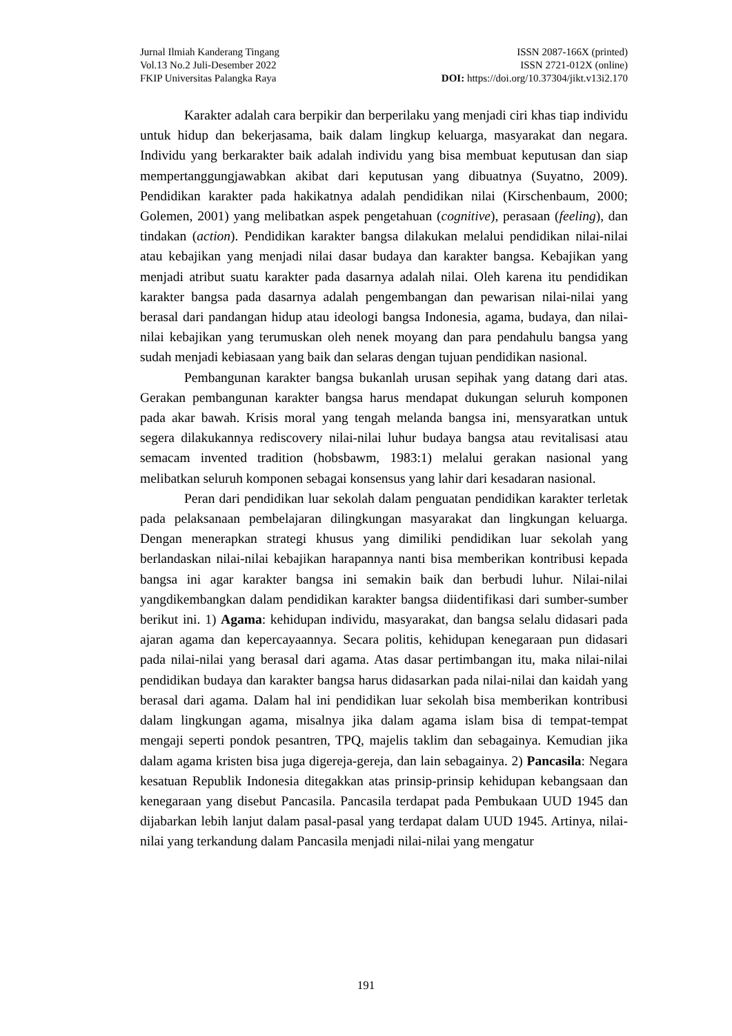Jurnal Ilmiah Kanderang Tingang
Vol.13 No.2 Juli-Desember 2022
FKIP Universitas Palangka Raya
ISSN 2087-166X (printed)
ISSN 2721-012X (online)
DOI: https://doi.org/10.37304/jikt.v13i2.170
Karakter adalah cara berpikir dan berperilaku yang menjadi ciri khas tiap individu untuk hidup dan bekerjasama, baik dalam lingkup keluarga, masyarakat dan negara. Individu yang berkarakter baik adalah individu yang bisa membuat keputusan dan siap mempertanggungjawabkan akibat dari keputusan yang dibuatnya (Suyatno, 2009). Pendidikan karakter pada hakikatnya adalah pendidikan nilai (Kirschenbaum, 2000; Golemen, 2001) yang melibatkan aspek pengetahuan (cognitive), perasaan (feeling), dan tindakan (action). Pendidikan karakter bangsa dilakukan melalui pendidikan nilai-nilai atau kebajikan yang menjadi nilai dasar budaya dan karakter bangsa. Kebajikan yang menjadi atribut suatu karakter pada dasarnya adalah nilai. Oleh karena itu pendidikan karakter bangsa pada dasarnya adalah pengembangan dan pewarisan nilai-nilai yang berasal dari pandangan hidup atau ideologi bangsa Indonesia, agama, budaya, dan nilai-nilai kebajikan yang terumuskan oleh nenek moyang dan para pendahulu bangsa yang sudah menjadi kebiasaan yang baik dan selaras dengan tujuan pendidikan nasional.
Pembangunan karakter bangsa bukanlah urusan sepihak yang datang dari atas. Gerakan pembangunan karakter bangsa harus mendapat dukungan seluruh komponen pada akar bawah. Krisis moral yang tengah melanda bangsa ini, mensyaratkan untuk segera dilakukannya rediscovery nilai-nilai luhur budaya bangsa atau revitalisasi atau semacam invented tradition (hobsbawm, 1983:1) melalui gerakan nasional yang melibatkan seluruh komponen sebagai konsensus yang lahir dari kesadaran nasional.
Peran dari pendidikan luar sekolah dalam penguatan pendidikan karakter terletak pada pelaksanaan pembelajaran dilingkungan masyarakat dan lingkungan keluarga. Dengan menerapkan strategi khusus yang dimiliki pendidikan luar sekolah yang berlandaskan nilai-nilai kebajikan harapannya nanti bisa memberikan kontribusi kepada bangsa ini agar karakter bangsa ini semakin baik dan berbudi luhur. Nilai-nilai yangdikembangkan dalam pendidikan karakter bangsa diidentifikasi dari sumber-sumber berikut ini. 1) Agama: kehidupan individu, masyarakat, dan bangsa selalu didasari pada ajaran agama dan kepercayaannya. Secara politis, kehidupan kenegaraan pun didasari pada nilai-nilai yang berasal dari agama. Atas dasar pertimbangan itu, maka nilai-nilai pendidikan budaya dan karakter bangsa harus didasarkan pada nilai-nilai dan kaidah yang berasal dari agama. Dalam hal ini pendidikan luar sekolah bisa memberikan kontribusi dalam lingkungan agama, misalnya jika dalam agama islam bisa di tempat-tempat mengaji seperti pondok pesantren, TPQ, majelis taklim dan sebagainya. Kemudian jika dalam agama kristen bisa juga digereja-gereja, dan lain sebagainya. 2) Pancasila: Negara kesatuan Republik Indonesia ditegakkan atas prinsip-prinsip kehidupan kebangsaan dan kenegaraan yang disebut Pancasila. Pancasila terdapat pada Pembukaan UUD 1945 dan dijabarkan lebih lanjut dalam pasal-pasal yang terdapat dalam UUD 1945. Artinya, nilai-nilai yang terkandung dalam Pancasila menjadi nilai-nilai yang mengatur
191